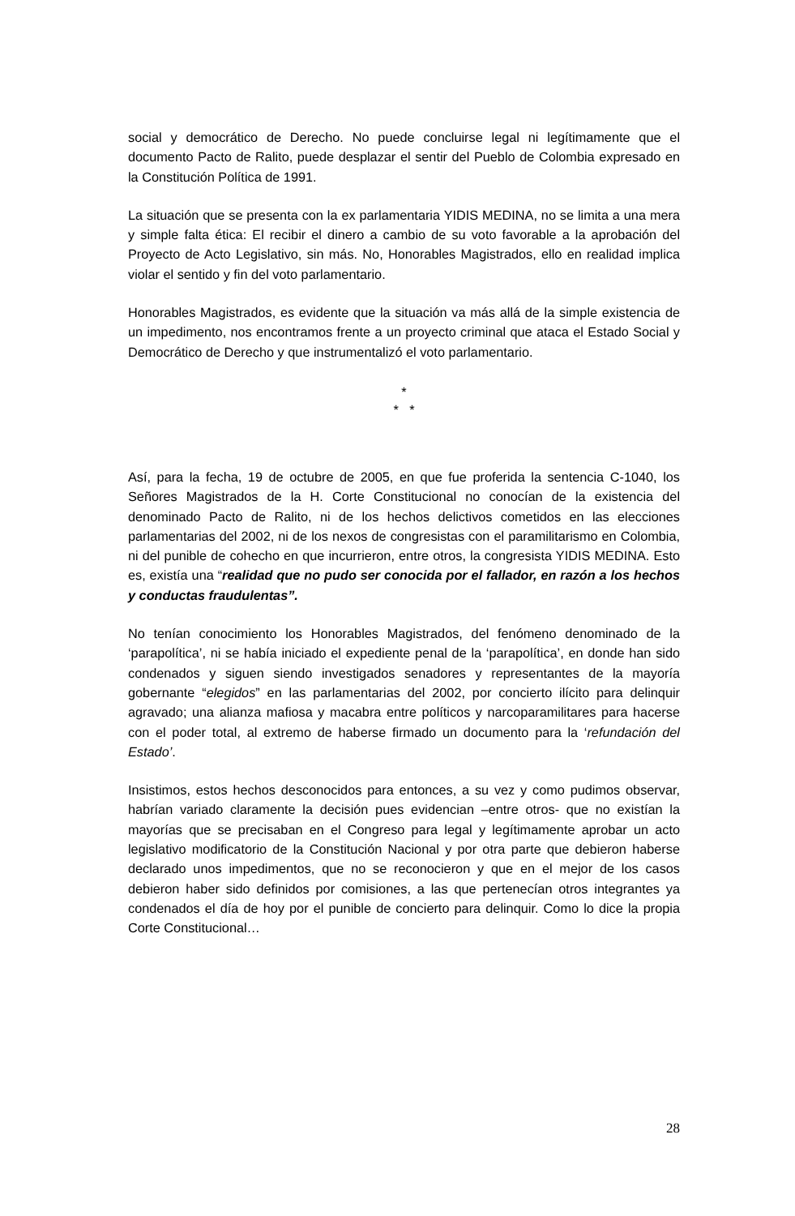social y democrático de Derecho. No puede concluirse legal ni legítimamente que el documento Pacto de Ralito, puede desplazar el sentir del Pueblo de Colombia expresado en la Constitución Política de 1991.
La situación que se presenta con la ex parlamentaria YIDIS MEDINA, no se limita a una mera y simple falta ética: El recibir el dinero a cambio de su voto favorable a la aprobación del Proyecto de Acto Legislativo, sin más. No, Honorables Magistrados, ello en realidad implica violar el sentido y fin del voto parlamentario.
Honorables Magistrados, es evidente que la situación va más allá de la simple existencia de un impedimento, nos encontramos frente a un proyecto criminal que ataca el Estado Social y Democrático de Derecho y que instrumentalizó el voto parlamentario.
*
* *
Así, para la fecha, 19 de octubre de 2005, en que fue proferida la sentencia C-1040, los Señores Magistrados de la H. Corte Constitucional no conocían de la existencia del denominado Pacto de Ralito, ni de los hechos delictivos cometidos en las elecciones parlamentarias del 2002, ni de los nexos de congresistas con el paramilitarismo en Colombia, ni del punible de cohecho en que incurrieron, entre otros, la congresista YIDIS MEDINA. Esto es, existía una “realidad que no pudo ser conocida por el fallador, en razón a los hechos y conductas fraudulentas”.
No tenían conocimiento los Honorables Magistrados, del fenómeno denominado de la ‘parapolítica’, ni se había iniciado el expediente penal de la ‘parapolítica’, en donde han sido condenados y siguen siendo investigados senadores y representantes de la mayoría gobernante “elegidos” en las parlamentarias del 2002, por concierto ilícito para delinquir agravado; una alianza mafiosa y macabra entre políticos y narcoparamilitares para hacerse con el poder total, al extremo de haberse firmado un documento para la ‘refundación del Estado’.
Insistimos, estos hechos desconocidos para entonces, a su vez y como pudimos observar, habrían variado claramente la decisión pues evidencian –entre otros- que no existían la mayorías que se precisaban en el Congreso para legal y legítimamente aprobar un acto legislativo modificatorio de la Constitución Nacional y por otra parte que debieron haberse declarado unos impedimentos, que no se reconocieron y que en el mejor de los casos debieron haber sido definidos por comisiones, a las que pertenecían otros integrantes ya condenados el día de hoy por el punible de concierto para delinquir. Como lo dice la propia Corte Constitucional…
28